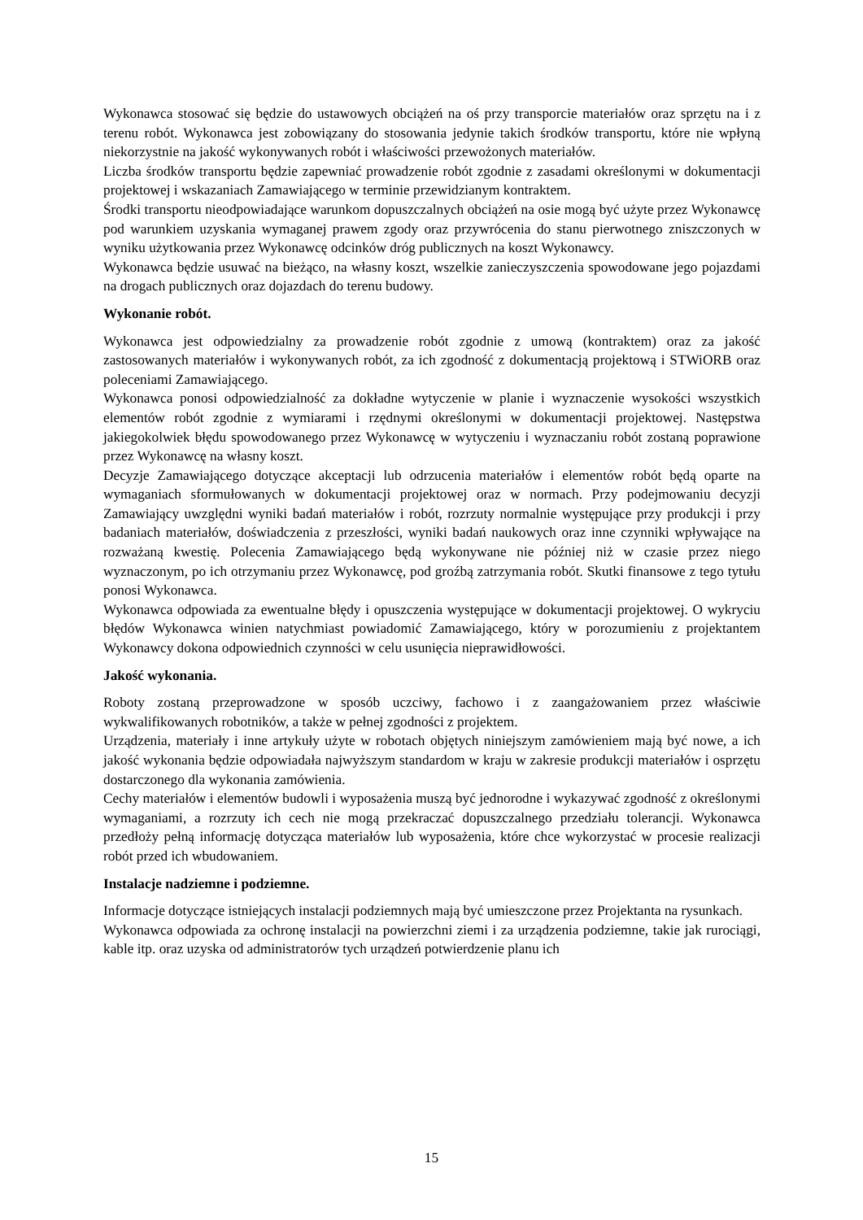Wykonawca stosować się będzie do ustawowych obciążeń na oś przy transporcie materiałów oraz sprzętu na i z terenu robót. Wykonawca jest zobowiązany do stosowania jedynie takich środków transportu, które nie wpłyną niekorzystnie na jakość wykonywanych robót i właściwości przewożonych materiałów.
Liczba środków transportu będzie zapewniać prowadzenie robót zgodnie z zasadami określonymi w dokumentacji projektowej i wskazaniach Zamawiającego w terminie przewidzianym kontraktem.
Środki transportu nieodpowiadające warunkom dopuszczalnych obciążeń na osie mogą być użyte przez Wykonawcę pod warunkiem uzyskania wymaganej prawem zgody oraz przywrócenia do stanu pierwotnego zniszczonych w wyniku użytkowania przez Wykonawcę odcinków dróg publicznych na koszt Wykonawcy.
Wykonawca będzie usuwać na bieżąco, na własny koszt, wszelkie zanieczyszczenia spowodowane jego pojazdami na drogach publicznych oraz dojazdach do terenu budowy.
Wykonanie robót.
Wykonawca jest odpowiedzialny za prowadzenie robót zgodnie z umową (kontraktem) oraz za jakość zastosowanych materiałów i wykonywanych robót, za ich zgodność z dokumentacją projektową i STWiORB oraz poleceniami Zamawiającego.
Wykonawca ponosi odpowiedzialność za dokładne wytyczenie w planie i wyznaczenie wysokości wszystkich elementów robót zgodnie z wymiarami i rzędnymi określonymi w dokumentacji projektowej. Następstwa jakiegokolwiek błędu spowodowanego przez Wykonawcę w wytyczeniu i wyznaczaniu robót zostaną poprawione przez Wykonawcę na własny koszt.
Decyzje Zamawiającego dotyczące akceptacji lub odrzucenia materiałów i elementów robót będą oparte na wymaganiach sformułowanych w dokumentacji projektowej oraz w normach. Przy podejmowaniu decyzji Zamawiający uwzględni wyniki badań materiałów i robót, rozrzuty normalnie występujące przy produkcji i przy badaniach materiałów, doświadczenia z przeszłości, wyniki badań naukowych oraz inne czynniki wpływające na rozważaną kwestię. Polecenia Zamawiającego będą wykonywane nie później niż w czasie przez niego wyznaczonym, po ich otrzymaniu przez Wykonawcę, pod groźbą zatrzymania robót. Skutki finansowe z tego tytułu ponosi Wykonawca.
Wykonawca odpowiada za ewentualne błędy i opuszczenia występujące w dokumentacji projektowej. O wykryciu błędów Wykonawca winien natychmiast powiadomić Zamawiającego, który w porozumieniu z projektantem Wykonawcy dokona odpowiednich czynności w celu usunięcia nieprawidłowości.
Jakość wykonania.
Roboty zostaną przeprowadzone w sposób uczciwy, fachowo i z zaangażowaniem przez właściwie wykwalifikowanych robotników, a także w pełnej zgodności z projektem.
Urządzenia, materiały i inne artykuły użyte w robotach objętych niniejszym zamówieniem mają być nowe, a ich jakość wykonania będzie odpowiadała najwyższym standardom w kraju w zakresie produkcji materiałów i osprzętu dostarczonego dla wykonania zamówienia.
Cechy materiałów i elementów budowli i wyposażenia muszą być jednorodne i wykazywać zgodność z określonymi wymaganiami, a rozrzuty ich cech nie mogą przekraczać dopuszczalnego przedziału tolerancji. Wykonawca przedłoży pełną informację dotycząca materiałów lub wyposażenia, które chce wykorzystać w procesie realizacji robót przed ich wbudowaniem.
Instalacje nadziemne i podziemne.
Informacje dotyczące istniejących instalacji podziemnych mają być umieszczone przez Projektanta na rysunkach.
Wykonawca odpowiada za ochronę instalacji na powierzchni ziemi i za urządzenia podziemne, takie jak rurociągi, kable itp. oraz uzyska od administratorów tych urządzeń potwierdzenie planu ich
15